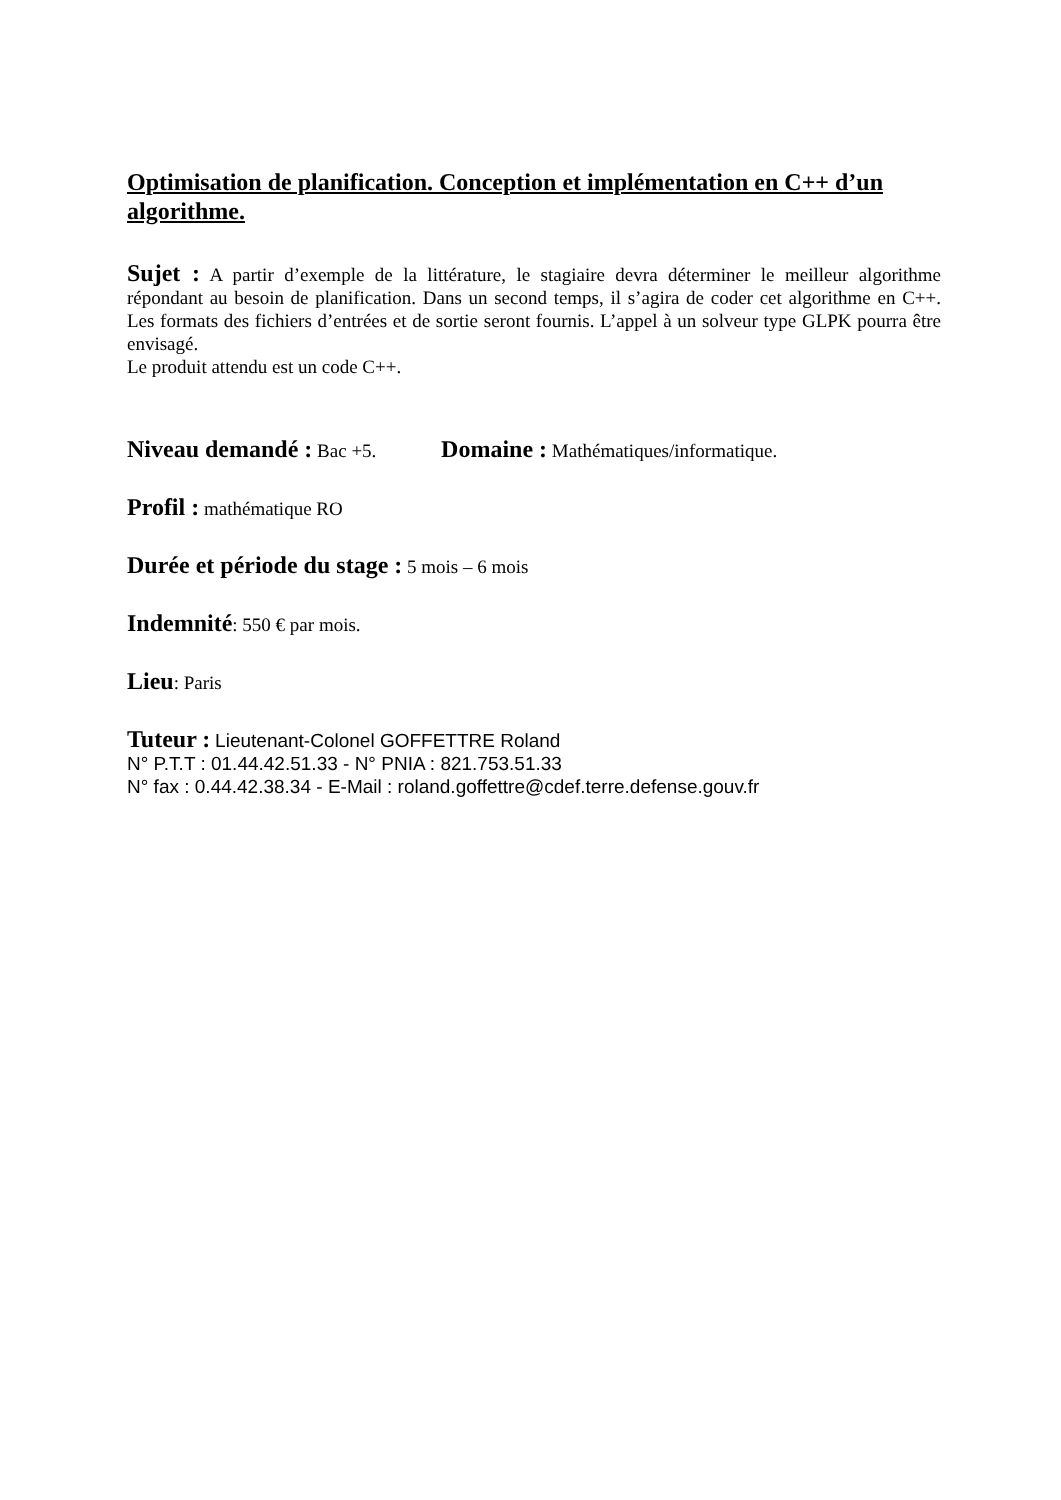Optimisation de planification. Conception et implémentation en C++ d’un algorithme.
Sujet : A partir d’exemple de la littérature, le stagiaire devra déterminer le meilleur algorithme répondant au besoin de planification. Dans un second temps, il s’agira de coder cet algorithme en C++. Les formats des fichiers d’entrées et de sortie seront fournis. L’appel à un solveur type GLPK pourra être envisagé.
Le produit attendu est un code C++.
Niveau demandé : Bac +5. Domaine : Mathématiques/informatique.
Profil : mathématique RO
Durée et période du stage : 5 mois – 6 mois
Indemnité: 550 € par mois.
Lieu: Paris
Tuteur : Lieutenant-Colonel GOFFETTRE Roland
N° P.T.T : 01.44.42.51.33 - N° PNIA : 821.753.51.33
N° fax : 0.44.42.38.34 - E-Mail : roland.goffettre@cdef.terre.defense.gouv.fr